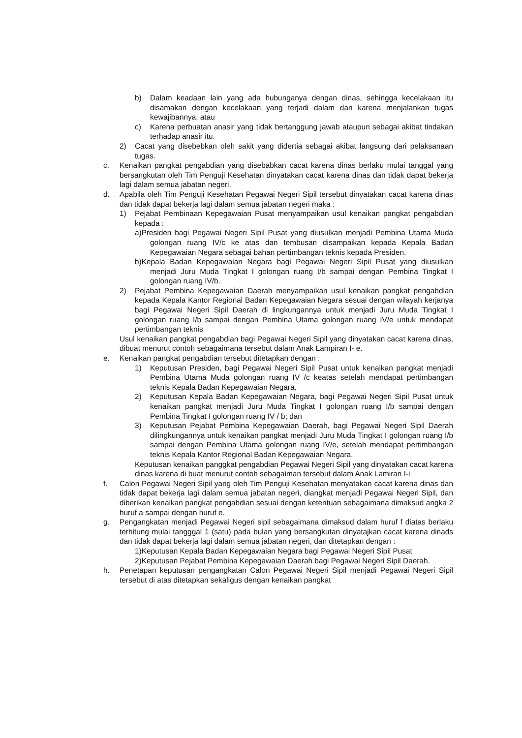b) Dalam keadaan lain yang ada hubunganya dengan dinas, sehingga kecelakaan itu disamakan dengan kecelakaan yang terjadi dalam dan karena menjalankan tugas kewajibannya; atau
c) Karena perbuatan anasir yang tidak bertanggung jawab ataupun sebagai akibat tindakan terhadap anasir itu.
2) Cacat yang disebebkan oleh sakit yang didertia sebagai akibat langsung dari pelaksanaan tugas.
c. Kenaikan pangkat pengabdian yang disebabkan cacat karena dinas berlaku mulai tanggal yang bersangkutan oleh Tim Penguji Kesehatan dinyatakan cacat karena dinas dan tidak dapat bekerja lagi dalam semua jabatan negeri.
d. Apabila oleh Tim Penguji Kesehatan Pegawai Negeri Sipil tersebut dinyatakan cacat karena dinas dan tidak dapat bekerja lagi dalam semua jabatan negeri maka :
1) Pejabat Pembinaan Kepegawaian Pusat menyampaikan usul kenaikan pangkat pengabdian kepada :
a)Presiden bagi Pegawai Negeri Sipil Pusat yang diusulkan menjadi Pembina Utama Muda golongan ruang IV/c ke atas dan tembusan disampaikan kepada Kepala Badan Kepegawaian Negara sebagai bahan pertimbangan teknis kepada Presiden.
b)Kepala Badan Kepegawaian Negara bagi Pegawai Negeri Sipil Pusat yang diusulkan menjadi Juru Muda Tingkat I golongan ruang I/b sampai dengan Pembina Tingkat I golongan ruang IV/b.
2) Pejabat Pembina Kepegawaian Daerah menyampaikan usul kenaikan pangkat pengabdian kepada Kepala Kantor Regional Badan Kepegawaian Negara sesuai dengan wilayah kerjanya bagi Pegawai Negeri Sipil Daerah di lingkungannya untuk menjadi Juru Muda Tingkat I golongan ruang I/b sampai dengan Pembina Utama golongan ruang IV/e untuk mendapat pertimbangan teknis
Usul kenaikan pangkat pengabdian bagi Pegawai Negeri Sipil yang dinyatakan cacat karena dinas, dibuat menurut contoh sebagaimana tersebut dalam Anak Lampiran I- e.
e. Kenaikan pangkat pengabdian tersebut ditetapkan dengan :
1) Keputusan Presiden, bagi Pegawai Negeri Sipil Pusat untuk kenaikan pangkat menjadi Pembina Utama Muda golongan ruang IV /c keatas setelah mendapat pertimbangan teknis Kepala Badan Kepegawaian Negara.
2) Keputusan Kepala Badan Kepegawaian Negara, bagi Pegawai Negeri Sipil Pusat untuk kenaikan pangkat menjadi Juru Muda Tingkat I golongan ruang I/b sampai dengan Pembina Tingkat I golongan ruang IV / b; dan
3) Keputusan Pejabat Pembina Kepegawaian Daerah, bagi Pegawai Negeri Sipil Daerah dilingkungannya untuk kenaikan pangkat menjadi Juru Muda Tingkat I golongan ruang I/b sampai dengan Pembina Utama golongan ruang IV/e, setelah mendapat pertimbangan teknis Kepala Kantor Regional Badan Kepegawaian Negara.
Keputusan kenaikan panggkat pengabdian Pegawai Negeri Sipil yang dinyatakan cacat karena dinas karena di buat menurut contoh sebagaiman tersebut dalam Anak Lamiran I-i
f. Calon Pegawai Negeri Sipil yang oleh Tim Penguji Kesehatan menyatakan cacat karena dinas dan tidak dapat bekerja lagi dalam semua jabatan negeri, diangkat menjadi Pegawai Negeri Sipil, dan diberikan kenaikan pangkat pengabdian sesuai dengan ketentuan sebagaimana dimaksud angka 2 huruf a sampai dengan huruf e.
g. Pengangkatan menjadi Pegawai Negeri sipil sebagaimana dimaksud dalam huruf f diatas berlaku terhitung mulai tangggal 1 (satu) pada bulan yang bersangkutan dinyatajkan cacat karena dinads dan tidak dapat bekerja lagi dalam semua jabatan negeri, dan ditetapkan dengan :
1)Keputusan Kepala Badan Kepegawaian Negara bagi Pegawai Negeri Sipil Pusat
2)Keputusan Pejabat Pembina Kepegawaian Daerah bagi Pegawai Negeri Sipil Daerah.
h. Penetapan keputusan pengangkatan Calon Pegawai Negeri Sipil menjadi Pegawai Negeri Sipil tersebut di atas ditetapkan sekaligus dengan kenaikan pangkat